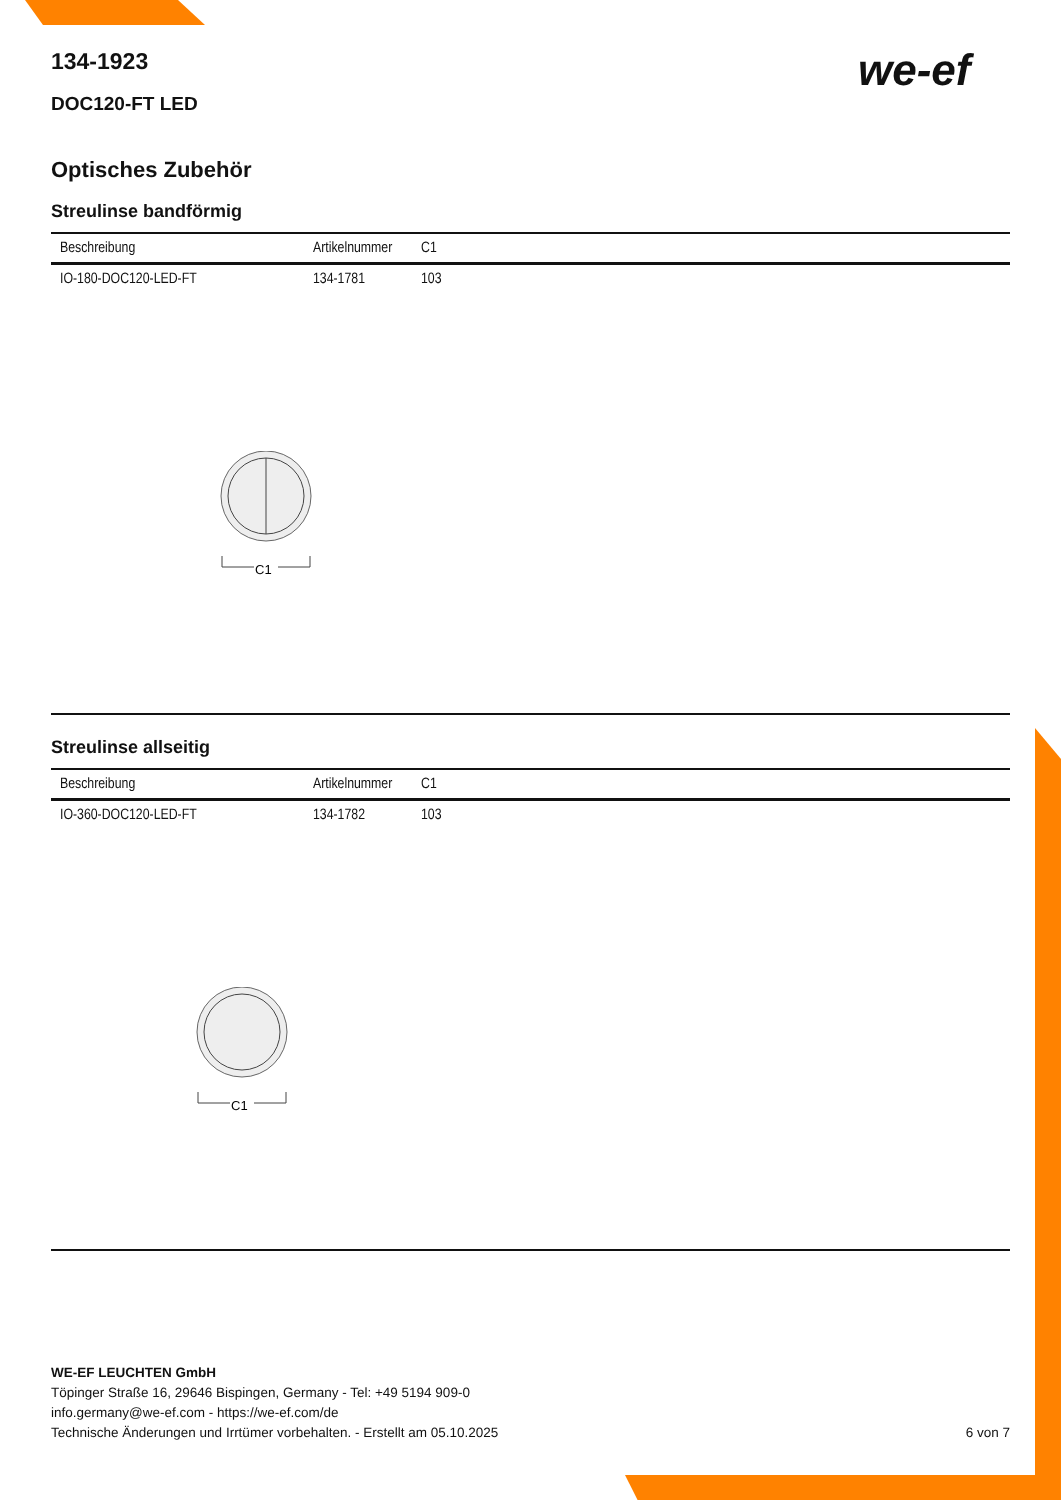we-ef
134-1923
DOC120-FT LED
Optisches Zubehör
Streulinse bandförmig
| Beschreibung | Artikelnummer | C1 |
| --- | --- | --- |
| IO-180-DOC120-LED-FT | 134-1781 | 103 |
C1
Streulinse allseitig
| Beschreibung | Artikelnummer | C1 |
| --- | --- | --- |
| IO-360-DOC120-LED-FT | 134-1782 | 103 |
C1
WE-EF LEUCHTEN GmbH
Töpinger Straße 16, 29646 Bispingen, Germany - Tel: +49 5194 909-0
info.germany@we-ef.com - https://we-ef.com/de
Technische Änderungen und Irrtümer vorbehalten. - Erstellt am 05.10.2025 6 von 7